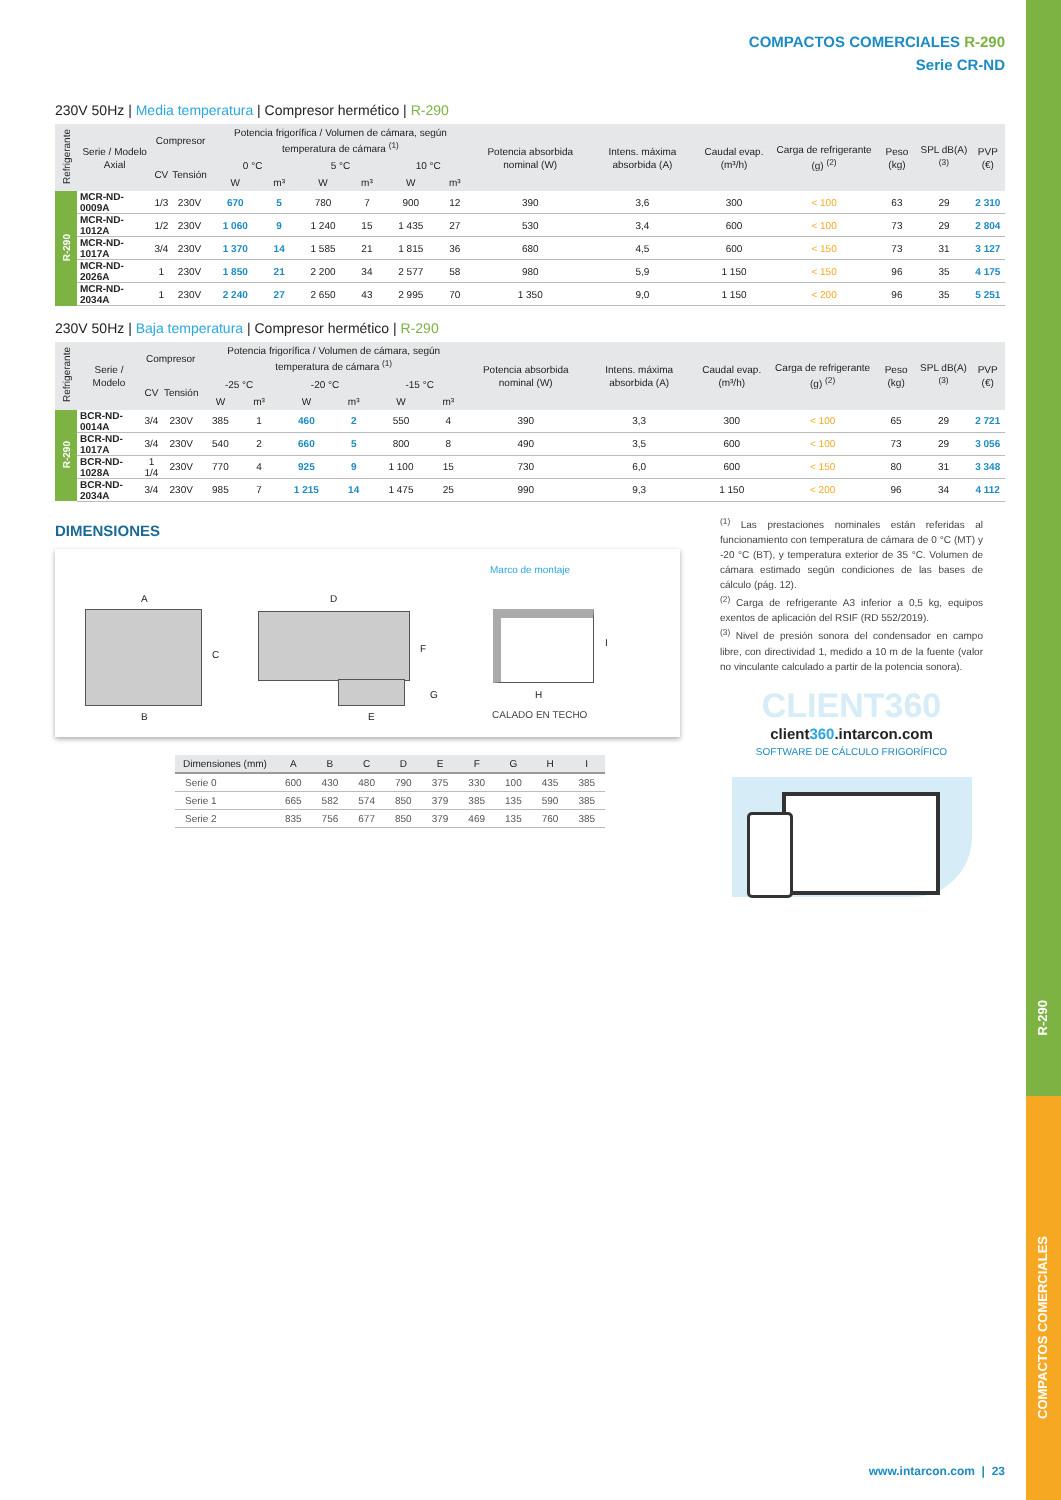R-290
COMPACTOS COMERCIALES
COMPACTOS COMERCIALES R-290
Serie CR-ND
230V 50Hz | Media temperatura | Compresor hermético | R-290
| Refrigerante | Serie / Modelo Axial | Compresor | | Potencia frigorífica / Volumen de cámara, según temperatura de cámara <sup>(1)</sup> | | | | | | Potencia absorbida nominal (W) | Intens. máxima absorbida (A) | Caudal evap. (m³/h) | Carga de refrigerante (g) <sup>(2)</sup> | Peso (kg) | SPL dB(A) <sup>(3)</sup> | PVP (€) |
| --- | --- | --- | --- | --- | --- | --- | --- | --- | --- | --- | --- | --- | --- | --- | --- | --- |
| | | CV | Tensión | 0 °C | | 5 °C | | 10 °C | | | | | | | | |
| | | | | W | m³ | W | m³ | W | m³ | | | | | | | |
| R-290 | MCR-ND-0009A | 1/3 | 230V | 670 | 5 | 780 | 7 | 900 | 12 | 390 | 3,6 | 300 | < 100 | 63 | 29 | 2 310 |
| | MCR-ND-1012A | 1/2 | 230V | 1 060 | 9 | 1 240 | 15 | 1 435 | 27 | 530 | 3,4 | 600 | < 100 | 73 | 29 | 2 804 |
| | MCR-ND-1017A | 3/4 | 230V | 1 370 | 14 | 1 585 | 21 | 1 815 | 36 | 680 | 4,5 | 600 | < 150 | 73 | 31 | 3 127 |
| | MCR-ND-2026A | 1 | 230V | 1 850 | 21 | 2 200 | 34 | 2 577 | 58 | 980 | 5,9 | 1 150 | < 150 | 96 | 35 | 4 175 |
| | MCR-ND-2034A | 1 | 230V | 2 240 | 27 | 2 650 | 43 | 2 995 | 70 | 1 350 | 9,0 | 1 150 | < 200 | 96 | 35 | 5 251 |
230V 50Hz | Baja temperatura | Compresor hermético | R-290
| Refrigerante | Serie / Modelo | Compresor | | Potencia frigorífica / Volumen de cámara, según temperatura de cámara <sup>(1)</sup> | | | | | | Potencia absorbida nominal (W) | Intens. máxima absorbida (A) | Caudal evap. (m³/h) | Carga de refrigerante (g) <sup>(2)</sup> | Peso (kg) | SPL dB(A) <sup>(3)</sup> | PVP (€) |
| --- | --- | --- | --- | --- | --- | --- | --- | --- | --- | --- | --- | --- | --- | --- | --- | --- |
| | | CV | Tensión | -25 °C | | -20 °C | | -15 °C | | | | | | | | |
| | | | | W | m³ | W | m³ | W | m³ | | | | | | | |
| R-290 | BCR-ND-0014A | 3/4 | 230V | 385 | 1 | 460 | 2 | 550 | 4 | 390 | 3,3 | 300 | < 100 | 65 | 29 | 2 721 |
| | BCR-ND-1017A | 3/4 | 230V | 540 | 2 | 660 | 5 | 800 | 8 | 490 | 3,5 | 600 | < 100 | 73 | 29 | 3 056 |
| | BCR-ND-1028A | 1 1/4 | 230V | 770 | 4 | 925 | 9 | 1 100 | 15 | 730 | 6,0 | 600 | < 150 | 80 | 31 | 3 348 |
| | BCR-ND-2034A | 3/4 | 230V | 985 | 7 | 1 215 | 14 | 1 475 | 25 | 990 | 9,3 | 1 150 | < 200 | 96 | 34 | 4 112 |
DIMENSIONES
A
B
C
D
E
F
G H
I
Marco de montaje
CALADO EN TECHO
| Dimensiones (mm) | A | B | C | D | E | F | G | H | I |
| --- | --- | --- | --- | --- | --- | --- | --- | --- | --- |
| Serie 0 | 600 | 430 | 480 | 790 | 375 | 330 | 100 | 435 | 385 |
| Serie 1 | 665 | 582 | 574 | 850 | 379 | 385 | 135 | 590 | 385 |
| Serie 2 | 835 | 756 | 677 | 850 | 379 | 469 | 135 | 760 | 385 |
<sup>(1)</sup> Las prestaciones nominales están referidas al funcionamiento con temperatura de cámara de 0 °C (MT) y -20 °C (BT), y temperatura exterior de 35 °C. Volumen de cámara estimado según condiciones de las bases de cálculo (pág. 12).
<sup>(2)</sup> Carga de refrigerante A3 inferior a 0,5 kg, equipos exentos de aplicación del RSIF (RD 552/2019).
<sup>(3)</sup> Nivel de presión sonora del condensador en campo libre, con directividad 1, medido a 10 m de la fuente (valor no vinculante calculado a partir de la potencia sonora).
CLIENT360
client360.intarcon.com
SOFTWARE DE CÁLCULO FRIGORÍFICO
www.intarcon.com | 23